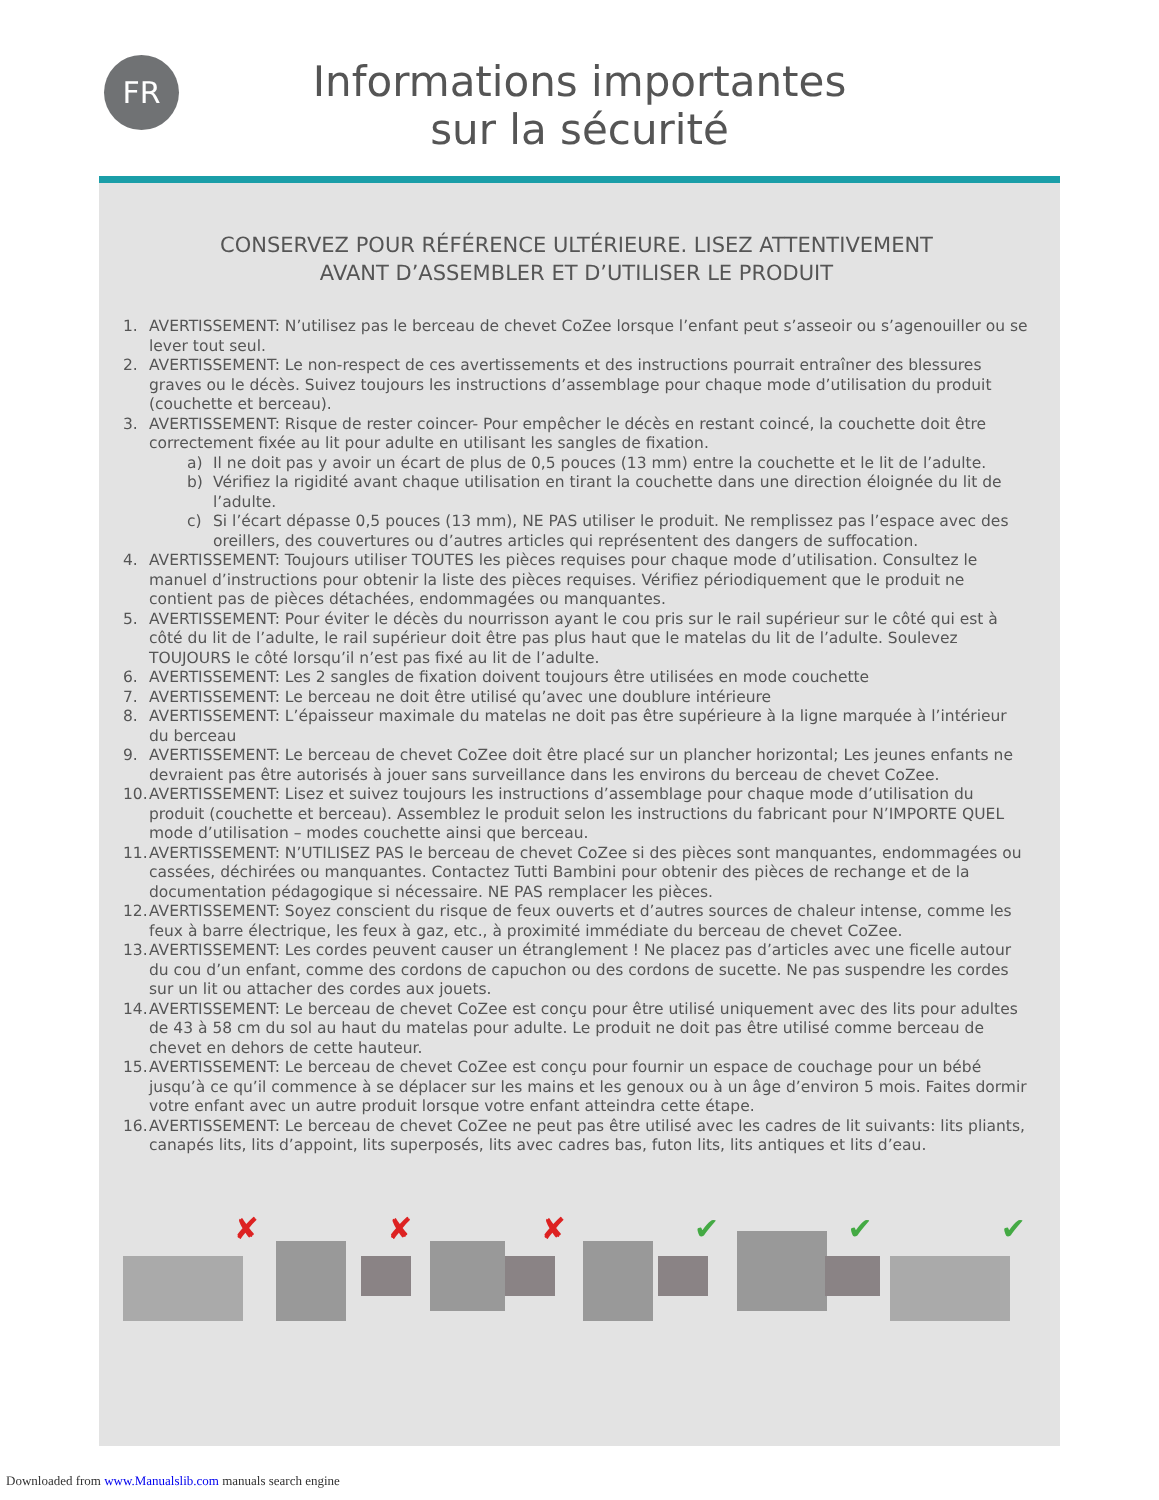FR
Informations importantes
sur la sécurité
CONSERVEZ POUR RÉFÉRENCE ULTÉRIEURE. LISEZ ATTENTIVEMENT
AVANT D’ASSEMBLER ET D’UTILISER LE PRODUIT
1. AVERTISSEMENT: N’utilisez pas le berceau de chevet CoZee lorsque l’enfant peut s’asseoir ou s’agenouiller ou se lever tout seul.
2. AVERTISSEMENT: Le non-respect de ces avertissements et des instructions pourrait entraîner des blessures graves ou le décès. Suivez toujours les instructions d’assemblage pour chaque mode d’utilisation du produit (couchette et berceau).
3. AVERTISSEMENT: Risque de rester coincer- Pour empêcher le décès en restant coincé, la couchette doit être correctement fixée au lit pour adulte en utilisant les sangles de fixation.
a) Il ne doit pas y avoir un écart de plus de 0,5 pouces (13 mm) entre la couchette et le lit de l’adulte.
b) Vérifiez la rigidité avant chaque utilisation en tirant la couchette dans une direction éloignée du lit de l’adulte.
c) Si l’écart dépasse 0,5 pouces (13 mm), NE PAS utiliser le produit. Ne remplissez pas l’espace avec des oreillers, des couvertures ou d’autres articles qui représentent des dangers de suffocation.
4. AVERTISSEMENT: Toujours utiliser TOUTES les pièces requises pour chaque mode d’utilisation. Consultez le manuel d’instructions pour obtenir la liste des pièces requises. Vérifiez périodiquement que le produit ne contient pas de pièces détachées, endommagées ou manquantes.
5. AVERTISSEMENT: Pour éviter le décès du nourrisson ayant le cou pris sur le rail supérieur sur le côté qui est à côté du lit de l’adulte, le rail supérieur doit être pas plus haut que le matelas du lit de l’adulte. Soulevez TOUJOURS le côté lorsqu’il n’est pas fixé au lit de l’adulte.
6. AVERTISSEMENT: Les 2 sangles de fixation doivent toujours être utilisées en mode couchette
7. AVERTISSEMENT: Le berceau ne doit être utilisé qu’avec une doublure intérieure
8. AVERTISSEMENT: L’épaisseur maximale du matelas ne doit pas être supérieure à la ligne marquée à l’intérieur du berceau
9. AVERTISSEMENT: Le berceau de chevet CoZee doit être placé sur un plancher horizontal; Les jeunes enfants ne devraient pas être autorisés à jouer sans surveillance dans les environs du berceau de chevet CoZee.
10. AVERTISSEMENT: Lisez et suivez toujours les instructions d’assemblage pour chaque mode d’utilisation du produit (couchette et berceau). Assemblez le produit selon les instructions du fabricant pour N’IMPORTE QUEL mode d’utilisation – modes couchette ainsi que berceau.
11. AVERTISSEMENT: N’UTILISEZ PAS le berceau de chevet CoZee si des pièces sont manquantes, endommagées ou cassées, déchirées ou manquantes. Contactez Tutti Bambini pour obtenir des pièces de rechange et de la documentation pédagogique si nécessaire. NE PAS remplacer les pièces.
12. AVERTISSEMENT: Soyez conscient du risque de feux ouverts et d’autres sources de chaleur intense, comme les feux à barre électrique, les feux à gaz, etc., à proximité immédiate du berceau de chevet CoZee.
13. AVERTISSEMENT: Les cordes peuvent causer un étranglement ! Ne placez pas d’articles avec une ficelle autour du cou d’un enfant, comme des cordons de capuchon ou des cordons de sucette. Ne pas suspendre les cordes sur un lit ou attacher des cordes aux jouets.
14. AVERTISSEMENT: Le berceau de chevet CoZee est conçu pour être utilisé uniquement avec des lits pour adultes de 43 à 58 cm du sol au haut du matelas pour adulte. Le produit ne doit pas être utilisé comme berceau de chevet en dehors de cette hauteur.
15. AVERTISSEMENT: Le berceau de chevet CoZee est conçu pour fournir un espace de couchage pour un bébé jusqu’à ce qu’il commence à se déplacer sur les mains et les genoux ou à un âge d’environ 5 mois. Faites dormir votre enfant avec un autre produit lorsque votre enfant atteindra cette étape.
16. AVERTISSEMENT: Le berceau de chevet CoZee ne peut pas être utilisé avec les cadres de lit suivants: lits pliants, canapés lits, lits d’appoint, lits superposés, lits avec cadres bas, futon lits, lits antiques et lits d’eau.
✘
✘
✘
✔
✔
✔
Downloaded from www.Manualslib.com manuals search engine